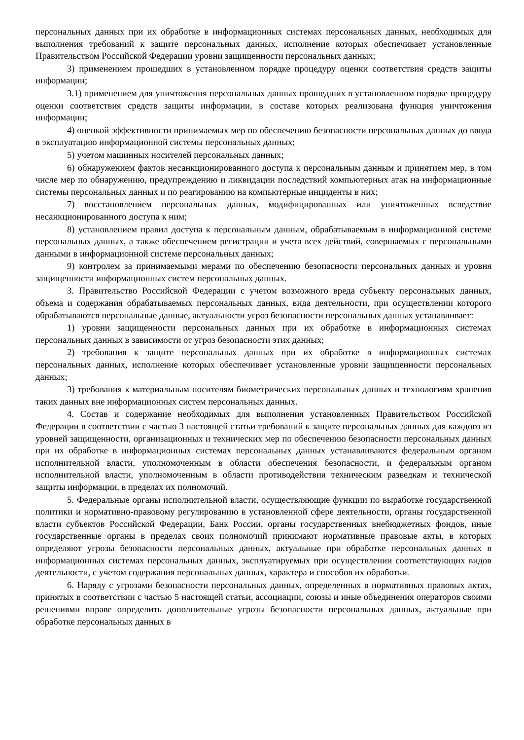персональных данных при их обработке в информационных системах персональных данных, необходимых для выполнения требований к защите персональных данных, исполнение которых обеспечивает установленные Правительством Российской Федерации уровни защищенности персональных данных;
3) применением прошедших в установленном порядке процедуру оценки соответствия средств защиты информации;
3.1) применением для уничтожения персональных данных прошедших в установленном порядке процедуру оценки соответствия средств защиты информации, в составе которых реализована функция уничтожения информации;
4) оценкой эффективности принимаемых мер по обеспечению безопасности персональных данных до ввода в эксплуатацию информационной системы персональных данных;
5) учетом машинных носителей персональных данных;
6) обнаружением фактов несанкционированного доступа к персональным данным и принятием мер, в том числе мер по обнаружению, предупреждению и ликвидации последствий компьютерных атак на информационные системы персональных данных и по реагированию на компьютерные инциденты в них;
7) восстановлением персональных данных, модифицированных или уничтоженных вследствие несанкционированного доступа к ним;
8) установлением правил доступа к персональным данным, обрабатываемым в информационной системе персональных данных, а также обеспечением регистрации и учета всех действий, совершаемых с персональными данными в информационной системе персональных данных;
9) контролем за принимаемыми мерами по обеспечению безопасности персональных данных и уровня защищенности информационных систем персональных данных.
3. Правительство Российской Федерации с учетом возможного вреда субъекту персональных данных, объема и содержания обрабатываемых персональных данных, вида деятельности, при осуществлении которого обрабатываются персональные данные, актуальности угроз безопасности персональных данных устанавливает:
1) уровни защищенности персональных данных при их обработке в информационных системах персональных данных в зависимости от угроз безопасности этих данных;
2) требования к защите персональных данных при их обработке в информационных системах персональных данных, исполнение которых обеспечивает установленные уровни защищенности персональных данных;
3) требования к материальным носителям биометрических персональных данных и технологиям хранения таких данных вне информационных систем персональных данных.
4. Состав и содержание необходимых для выполнения установленных Правительством Российской Федерации в соответствии с частью 3 настоящей статьи требований к защите персональных данных для каждого из уровней защищенности, организационных и технических мер по обеспечению безопасности персональных данных при их обработке в информационных системах персональных данных устанавливаются федеральным органом исполнительной власти, уполномоченным в области обеспечения безопасности, и федеральным органом исполнительной власти, уполномоченным в области противодействия техническим разведкам и технической защиты информации, в пределах их полномочий.
5. Федеральные органы исполнительной власти, осуществляющие функции по выработке государственной политики и нормативно-правовому регулированию в установленной сфере деятельности, органы государственной власти субъектов Российской Федерации, Банк России, органы государственных внебюджетных фондов, иные государственные органы в пределах своих полномочий принимают нормативные правовые акты, в которых определяют угрозы безопасности персональных данных, актуальные при обработке персональных данных в информационных системах персональных данных, эксплуатируемых при осуществлении соответствующих видов деятельности, с учетом содержания персональных данных, характера и способов их обработки.
6. Наряду с угрозами безопасности персональных данных, определенных в нормативных правовых актах, принятых в соответствии с частью 5 настоящей статьи, ассоциации, союзы и иные объединения операторов своими решениями вправе определить дополнительные угрозы безопасности персональных данных, актуальные при обработке персональных данных в